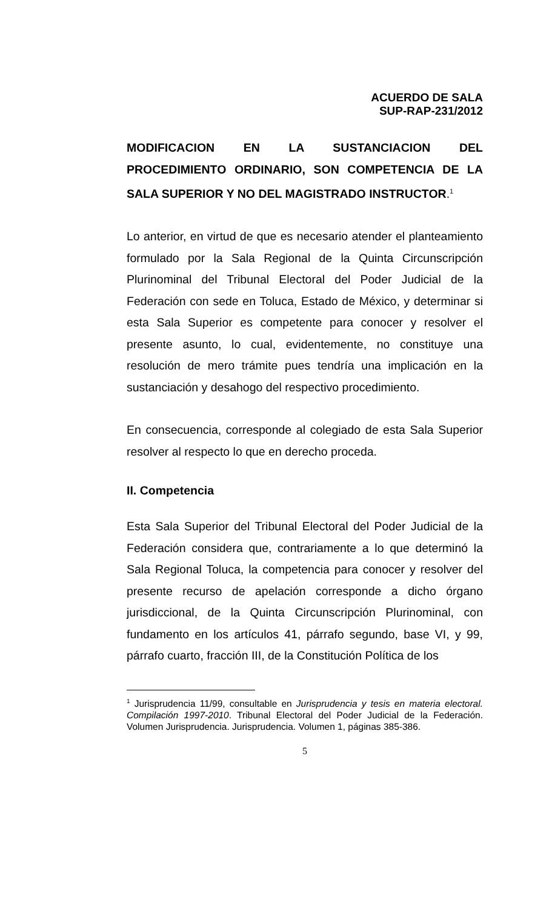ACUERDO DE SALA
SUP-RAP-231/2012
MODIFICACION EN LA SUSTANCIACION DEL PROCEDIMIENTO ORDINARIO, SON COMPETENCIA DE LA SALA SUPERIOR Y NO DEL MAGISTRADO INSTRUCTOR.<sup>1</sup>
Lo anterior, en virtud de que es necesario atender el planteamiento formulado por la Sala Regional de la Quinta Circunscripción Plurinominal del Tribunal Electoral del Poder Judicial de la Federación con sede en Toluca, Estado de México, y determinar si esta Sala Superior es competente para conocer y resolver el presente asunto, lo cual, evidentemente, no constituye una resolución de mero trámite pues tendría una implicación en la sustanciación y desahogo del respectivo procedimiento.
En consecuencia, corresponde al colegiado de esta Sala Superior resolver al respecto lo que en derecho proceda.
II. Competencia
Esta Sala Superior del Tribunal Electoral del Poder Judicial de la Federación considera que, contrariamente a lo que determinó la Sala Regional Toluca, la competencia para conocer y resolver del presente recurso de apelación corresponde a dicho órgano jurisdiccional, de la Quinta Circunscripción Plurinominal, con fundamento en los artículos 41, párrafo segundo, base VI, y 99, párrafo cuarto, fracción III, de la Constitución Política de los
<sup>1</sup> Jurisprudencia 11/99, consultable en Jurisprudencia y tesis en materia electoral. Compilación 1997-2010. Tribunal Electoral del Poder Judicial de la Federación. Volumen Jurisprudencia. Jurisprudencia. Volumen 1, páginas 385-386.
5